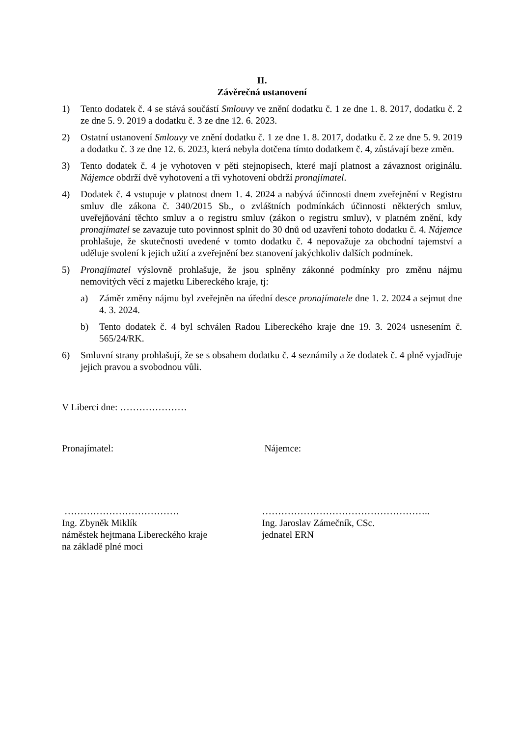II.
Závěrečná ustanovení
1) Tento dodatek č. 4 se stává součástí Smlouvy ve znění dodatku č. 1 ze dne 1. 8. 2017, dodatku č. 2 ze dne 5. 9. 2019 a dodatku č. 3 ze dne 12. 6. 2023.
2) Ostatní ustanovení Smlouvy ve znění dodatku č. 1 ze dne 1. 8. 2017, dodatku č. 2 ze dne 5. 9. 2019 a dodatku č. 3 ze dne 12. 6. 2023, která nebyla dotčena tímto dodatkem č. 4, zůstávají beze změn.
3) Tento dodatek č. 4 je vyhotoven v pěti stejnopisech, které mají platnost a závaznost originálu. Nájemce obdrží dvě vyhotovení a tři vyhotovení obdrží pronajímatel.
4) Dodatek č. 4 vstupuje v platnost dnem 1. 4. 2024 a nabývá účinnosti dnem zveřejnění v Registru smluv dle zákona č. 340/2015 Sb., o zvláštních podmínkách účinnosti některých smluv, uveřejňování těchto smluv a o registru smluv (zákon o registru smluv), v platném znění, kdy pronajímatel se zavazuje tuto povinnost splnit do 30 dnů od uzavření tohoto dodatku č. 4. Nájemce prohlašuje, že skutečnosti uvedené v tomto dodatku č. 4 nepovažuje za obchodní tajemství a uděluje svolení k jejich užití a zveřejnění bez stanovení jakýchkoliv dalších podmínek.
5) Pronajímatel výslovně prohlašuje, že jsou splněny zákonné podmínky pro změnu nájmu nemovitých věcí z majetku Libereckého kraje, tj:
a) Záměr změny nájmu byl zveřejněn na úřední desce pronajímatele dne 1. 2. 2024 a sejmut dne 4. 3. 2024.
b) Tento dodatek č. 4 byl schválen Radou Libereckého kraje dne 19. 3. 2024 usnesením č. 565/24/RK.
6) Smluvní strany prohlašují, že se s obsahem dodatku č. 4 seznámily a že dodatek č. 4 plně vyjadřuje jejich pravou a svobodnou vůli.
V Liberci dne: …………………
Pronajímatel: Nájemce:
………………………………
Ing. Zbyněk Miklík
náměstek hejtmana Libereckého kraje
na základě plné moci
……………………………………………..
Ing. Jaroslav Zámečník, CSc.
jednatel ERN